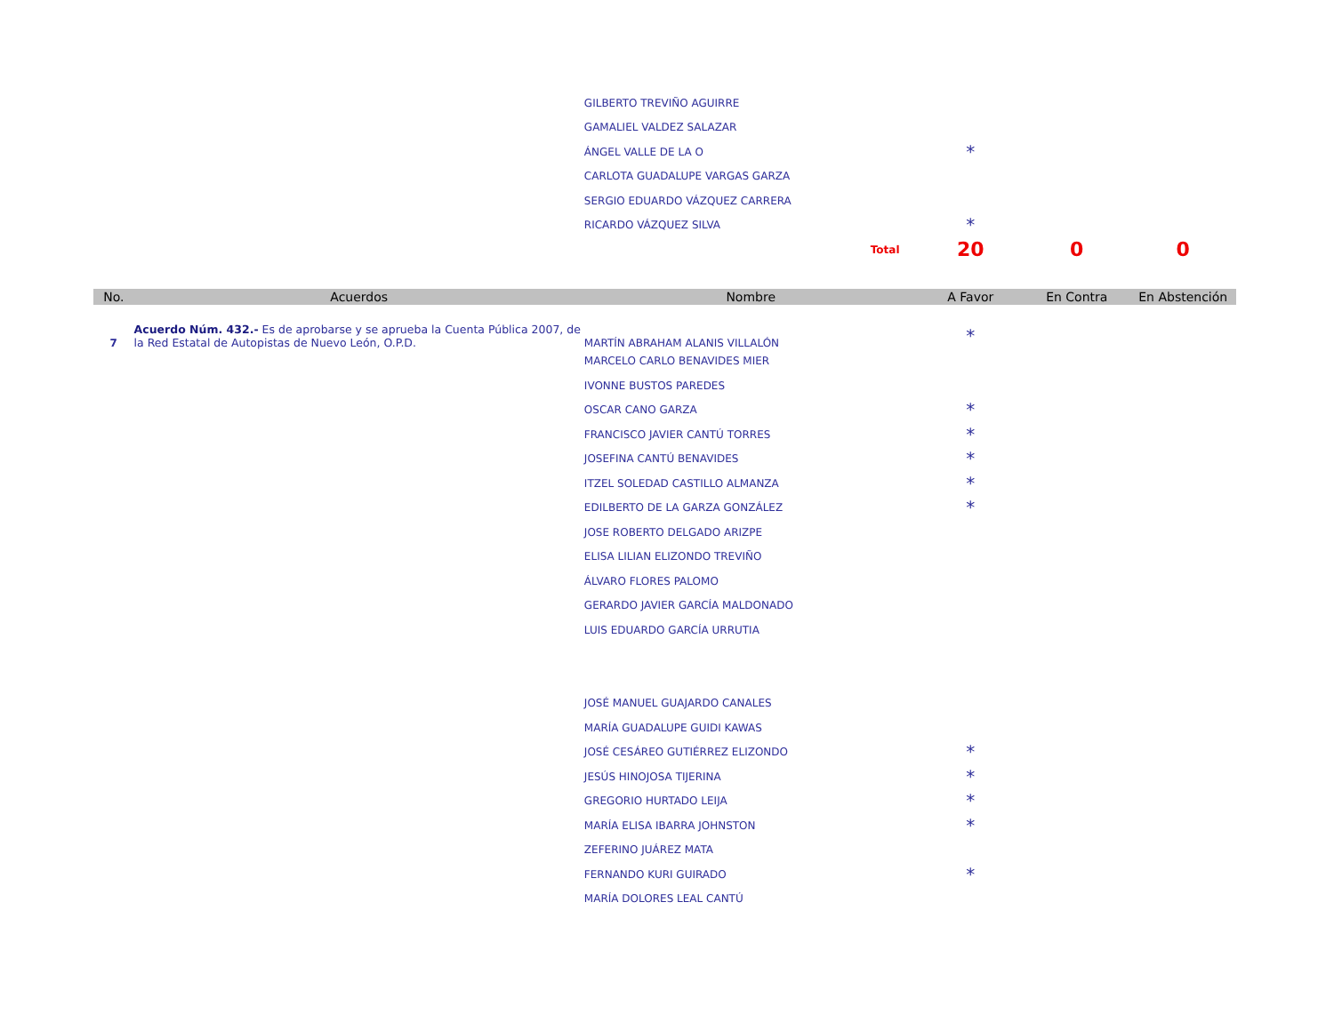| | | GILBERTO TREVIÑO AGUIRRE | | | |
| | | GAMALIEL VALDEZ SALAZAR | | | |
| | | ÁNGEL VALLE DE LA O | * | | |
| | | CARLOTA GUADALUPE VARGAS GARZA | | | |
| | | SERGIO EDUARDO VÁZQUEZ CARRERA | | | |
| | | RICARDO VÁZQUEZ SILVA | * | | |
| | | Total | 20 | 0 | 0 |
| No. | Acuerdos | Nombre | A Favor | En Contra | En Abstención |
| 7 | Acuerdo Núm. 432.- Es de aprobarse y se aprueba la Cuenta Pública 2007, de la Red Estatal de Autopistas de Nuevo León, O.P.D. | MARTÍN ABRAHAM ALANIS VILLALÓN | * | | |
| | | MARCELO CARLO BENAVIDES MIER | | | |
| | | IVONNE BUSTOS PAREDES | | | |
| | | OSCAR CANO GARZA | * | | |
| | | FRANCISCO JAVIER CANTÚ TORRES | * | | |
| | | JOSEFINA CANTÚ BENAVIDES | * | | |
| | | ITZEL SOLEDAD CASTILLO ALMANZA | * | | |
| | | EDILBERTO DE LA GARZA GONZÁLEZ | * | | |
| | | JOSE ROBERTO DELGADO ARIZPE | | | |
| | | ELISA LILIAN ELIZONDO TREVIÑO | | | |
| | | ÁLVARO FLORES PALOMO | | | |
| | | GERARDO JAVIER GARCÍA MALDONADO | | | |
| | | LUIS EDUARDO GARCÍA URRUTIA | | | |
| | | JOSÉ MANUEL GUAJARDO CANALES | | | |
| | | MARÍA GUADALUPE GUIDI KAWAS | | | |
| | | JOSÉ CESÁREO GUTIÉRREZ ELIZONDO | * | | |
| | | JESÚS HINOJOSA TIJERINA | * | | |
| | | GREGORIO HURTADO LEIJA | * | | |
| | | MARÍA ELISA IBARRA JOHNSTON | * | | |
| | | ZEFERINO JUÁREZ MATA | | | |
| | | FERNANDO KURI GUIRADO | * | | |
| | | MARÍA DOLORES LEAL CANTÚ | | | |